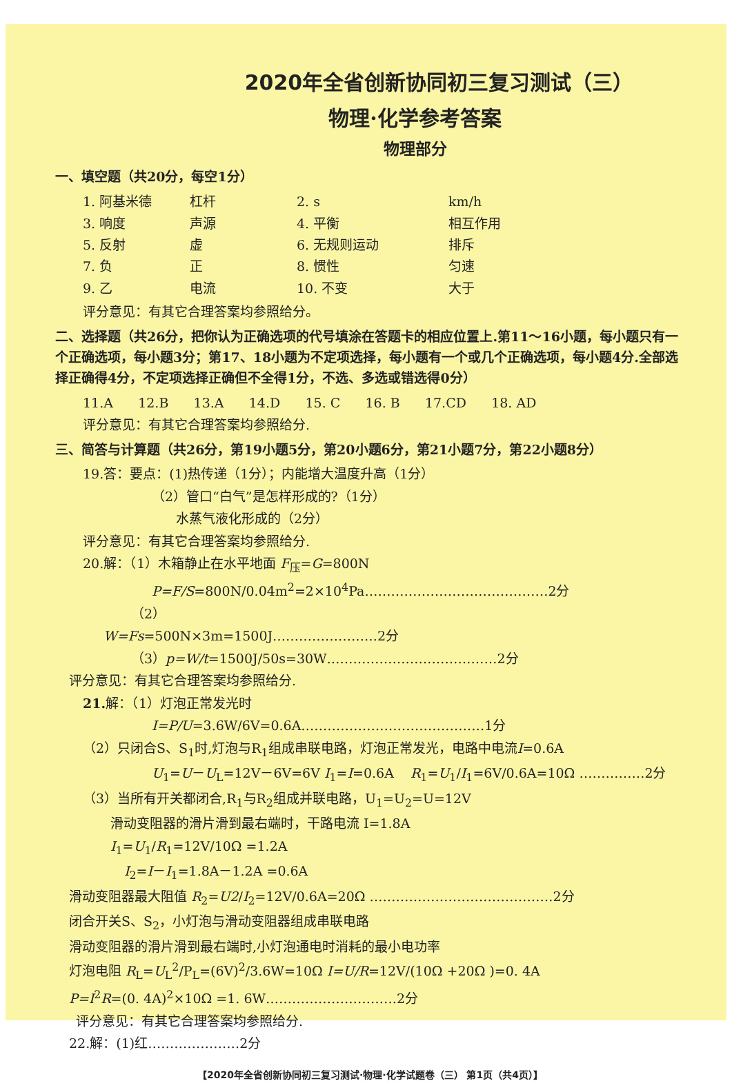2020年全省创新协同初三复习测试（三）
物理·化学参考答案
物理部分
一、填空题（共20分，每空1分）
1. 阿基米德 杠杆 2. s km/h
3. 响度 声源 4. 平衡 相互作用
5. 反射 虚 6. 无规则运动 排斥
7. 负 正 8. 惯性 匀速
9. 乙 电流 10. 不变 大于
评分意见：有其它合理答案均参照给分。
二、选择题（共26分，把你认为正确选项的代号填涂在答题卡的相应位置上.第11～16小题，每小题只有一个正确选项，每小题3分；第17、18小题为不定项选择，每小题有一个或几个正确选项，每小题4分.全部选择正确得4分，不定项选择正确但不全得1分，不选、多选或错选得0分）
11.A 12.B 13.A 14.D 15. C 16. B 17.CD 18. AD
评分意见：有其它合理答案均参照给分.
三、简答与计算题（共26分，第19小题5分，第20小题6分，第21小题7分，第22小题8分）
19.答：要点：(1)热传递（1分）；内能增大温度升高（1分）
（2）管口“白气”是怎样形成的?（1分）
水蒸气液化形成的（2分）
评分意见：有其它合理答案均参照给分.
20.解：（1）木箱静止在水平地面 F<sub>压</sub>=G=800N
P=F/S=800N/0.04m<sup>2</sup>=2×10<sup>4</sup>Pa……………………………………2分
（2）
W=Fs=500N×3m=1500J……………………2分
（3）p=W/t=1500J/50s=30W…………………………………2分
评分意见：有其它合理答案均参照给分.
21. 解：（1）灯泡正常发光时
I=P/U=3.6W/6V=0.6A……………………………………1分
（2）只闭合S、S<sub>1</sub>时,灯泡与R<sub>1</sub>组成串联电路，灯泡正常发光，电路中电流I=0.6A
U<sub>1</sub>=U－U<sub>L</sub>=12V－6V=6V I<sub>1</sub>=I=0.6A R<sub>1</sub>=U<sub>1</sub>/I<sub>1</sub>=6V/0.6A=10Ω ……………2分
（3）当所有开关都闭合,R<sub>1</sub>与R<sub>2</sub>组成并联电路，U<sub>1</sub>=U<sub>2</sub>=U=12V
滑动变阻器的滑片滑到最右端时，干路电流 I=1.8A
I<sub>1</sub>=U<sub>1</sub>/R<sub>1</sub>=12V/10Ω =1.2A
I<sub>2</sub>=I－I<sub>1</sub>=1.8A－1.2A =0.6A
滑动变阻器最大阻值 R<sub>2</sub>=U2/I<sub>2</sub>=12V/0.6A=20Ω ……………………………………2分
闭合开关S、S<sub>2</sub>，小灯泡与滑动变阻器组成串联电路
滑动变阻器的滑片滑到最右端时,小灯泡通电时消耗的最小电功率
灯泡电阻 R<sub>L</sub>=U<sub>L</sub><sup>2</sup>/P<sub>L</sub>=(6V)<sup>2</sup>/3.6W=10Ω I=U/R=12V/(10Ω +20Ω )=0. 4A
P=I<sup>2</sup>R=(0. 4A)<sup>2</sup>×10Ω =1. 6W…………………………2分
评分意见：有其它合理答案均参照给分.
22.解：(1)红…………………2分
【2020年全省创新协同初三复习测试·物理·化学试题卷（三） 第1页（共4页）】